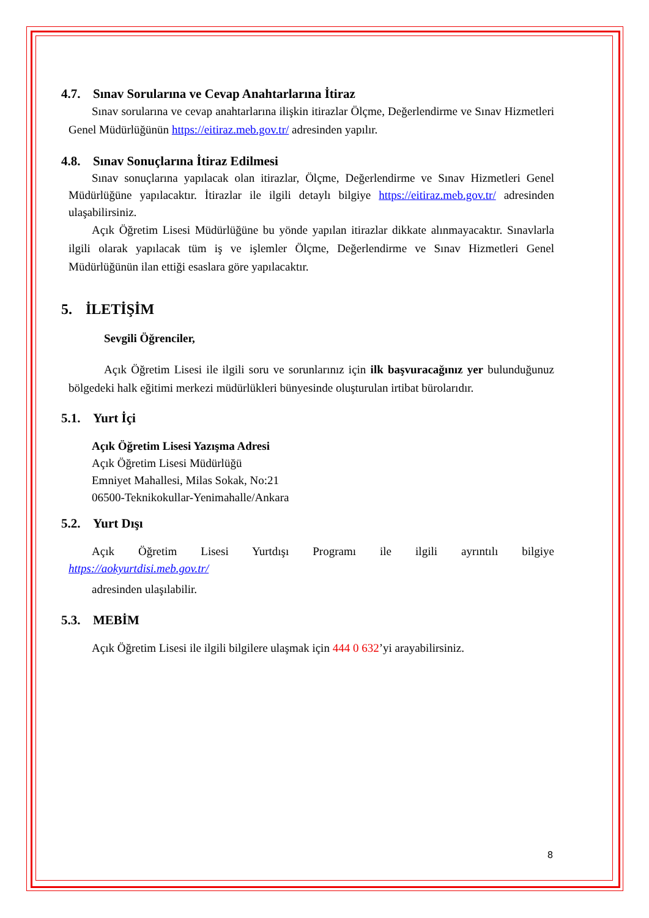4.7. Sınav Sorularına ve Cevap Anahtarlarına İtiraz
Sınav sorularına ve cevap anahtarlarına ilişkin itirazlar Ölçme, Değerlendirme ve Sınav Hizmetleri Genel Müdürlüğünün https://eitiraz.meb.gov.tr/ adresinden yapılır.
4.8. Sınav Sonuçlarına İtiraz Edilmesi
Sınav sonuçlarına yapılacak olan itirazlar, Ölçme, Değerlendirme ve Sınav Hizmetleri Genel Müdürlüğüne yapılacaktır. İtirazlar ile ilgili detaylı bilgiye https://eitiraz.meb.gov.tr/ adresinden ulaşabilirsiniz.
Açık Öğretim Lisesi Müdürlüğüne bu yönde yapılan itirazlar dikkate alınmayacaktır. Sınavlarla ilgili olarak yapılacak tüm iş ve işlemler Ölçme, Değerlendirme ve Sınav Hizmetleri Genel Müdürlüğünün ilan ettiği esaslara göre yapılacaktır.
5. İLETİŞİM
Sevgili Öğrenciler,
Açık Öğretim Lisesi ile ilgili soru ve sorunlarınız için ilk başvuracağınız yer bulunduğunuz bölgedeki halk eğitimi merkezi müdürlükleri bünyesinde oluşturulan irtibat bürolarıdır.
5.1. Yurt İçi
Açık Öğretim Lisesi Yazışma Adresi
Açık Öğretim Lisesi Müdürlüğü
Emniyet Mahallesi, Milas Sokak, No:21
06500-Teknikokullar-Yenimahalle/Ankara
5.2. Yurt Dışı
Açık Öğretim Lisesi Yurtdışı Programı ile ilgili ayrıntılı bilgiye
https://aokyurtdisi.meb.gov.tr/
adresinden ulaşılabilir.
5.3. MEBİM
Açık Öğretim Lisesi ile ilgili bilgilere ulaşmak için 444 0 632’yi arayabilirsiniz.
8